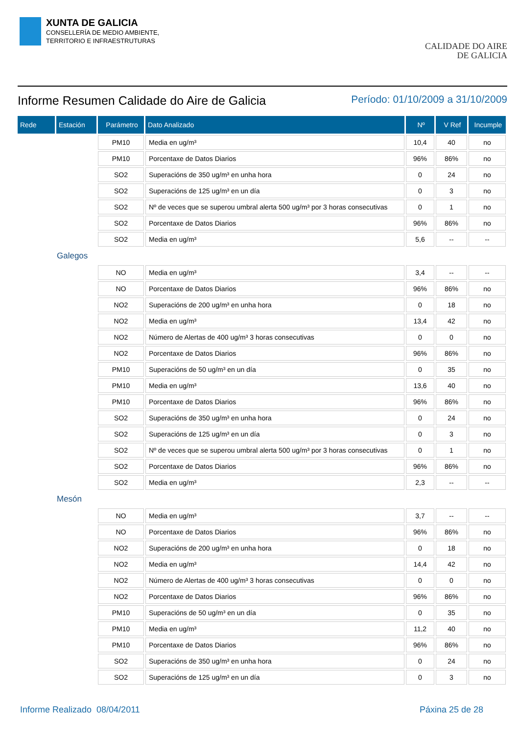XUNTA DE GALICIA
CONSELLERÍA DE MEDIO AMBIENTE,
TERRITORIO E INFRAESTRUTURAS
CALIDADE DO AIRE
DE GALICIA
Informe Resumen Calidade do Aire de Galicia
Período: 01/10/2009 a 31/10/2009
| Rede | Estación | Parámetro | Dato Analizado | Nº | V Ref | Incumple |
| --- | --- | --- | --- | --- | --- | --- |
| | | PM10 | Media en ug/m³ | 10,4 | 40 | no |
| | | PM10 | Porcentaxe de Datos Diarios | 96% | 86% | no |
| | | SO2 | Superacións de 350 ug/m³ en unha hora | 0 | 24 | no |
| | | SO2 | Superacións de 125 ug/m³ en un día | 0 | 3 | no |
| | | SO2 | Nº de veces que se superou umbral alerta 500 ug/m³ por 3 horas consecutivas | 0 | 1 | no |
| | | SO2 | Porcentaxe de Datos Diarios | 96% | 86% | no |
| | | SO2 | Media en ug/m³ | 5,6 | -- | -- |
| Galegos | | | | | | |
| | | NO | Media en ug/m³ | 3,4 | -- | -- |
| | | NO | Porcentaxe de Datos Diarios | 96% | 86% | no |
| | | NO2 | Superacións de 200 ug/m³ en unha hora | 0 | 18 | no |
| | | NO2 | Media en ug/m³ | 13,4 | 42 | no |
| | | NO2 | Número de Alertas de 400 ug/m³ 3 horas consecutivas | 0 | 0 | no |
| | | NO2 | Porcentaxe de Datos Diarios | 96% | 86% | no |
| | | PM10 | Superacións de 50 ug/m³ en un día | 0 | 35 | no |
| | | PM10 | Media en ug/m³ | 13,6 | 40 | no |
| | | PM10 | Porcentaxe de Datos Diarios | 96% | 86% | no |
| | | SO2 | Superacións de 350 ug/m³ en unha hora | 0 | 24 | no |
| | | SO2 | Superacións de 125 ug/m³ en un día | 0 | 3 | no |
| | | SO2 | Nº de veces que se superou umbral alerta 500 ug/m³ por 3 horas consecutivas | 0 | 1 | no |
| | | SO2 | Porcentaxe de Datos Diarios | 96% | 86% | no |
| | | SO2 | Media en ug/m³ | 2,3 | -- | -- |
| Mesón | | | | | | |
| | | NO | Media en ug/m³ | 3,7 | -- | -- |
| | | NO | Porcentaxe de Datos Diarios | 96% | 86% | no |
| | | NO2 | Superacións de 200 ug/m³ en unha hora | 0 | 18 | no |
| | | NO2 | Media en ug/m³ | 14,4 | 42 | no |
| | | NO2 | Número de Alertas de 400 ug/m³ 3 horas consecutivas | 0 | 0 | no |
| | | NO2 | Porcentaxe de Datos Diarios | 96% | 86% | no |
| | | PM10 | Superacións de 50 ug/m³ en un día | 0 | 35 | no |
| | | PM10 | Media en ug/m³ | 11,2 | 40 | no |
| | | PM10 | Porcentaxe de Datos Diarios | 96% | 86% | no |
| | | SO2 | Superacións de 350 ug/m³ en unha hora | 0 | 24 | no |
| | | SO2 | Superacións de 125 ug/m³ en un día | 0 | 3 | no |
Informe Realizado 08/04/2011 Páxina 25 de 28